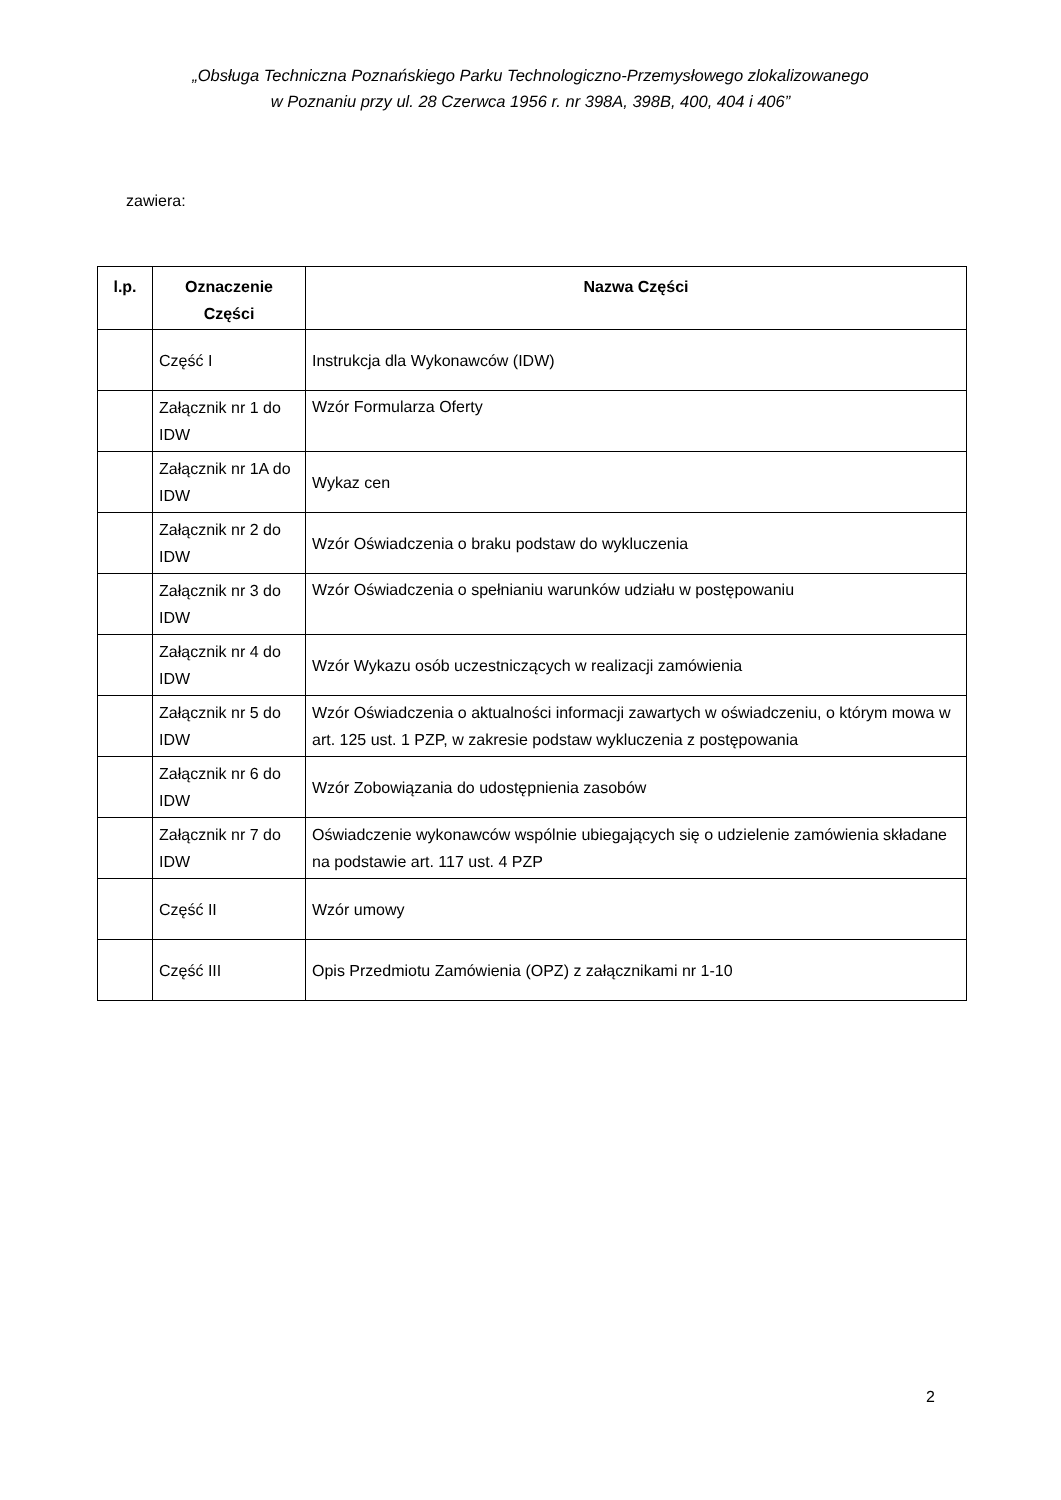„Obsługa Techniczna Poznańskiego Parku Technologiczno-Przemysłowego zlokalizowanego
w Poznaniu przy ul. 28 Czerwca 1956 r. nr 398A, 398B, 400, 404 i 406”
zawiera:
| l.p. | Oznaczenie Części | Nazwa Części |
| --- | --- | --- |
| | Część I | Instrukcja dla Wykonawców (IDW) |
| | Załącznik nr 1 do IDW | Wzór Formularza Oferty |
| | Załącznik nr 1A do IDW | Wykaz cen |
| | Załącznik nr 2 do IDW | Wzór Oświadczenia o braku podstaw do wykluczenia |
| | Załącznik nr 3 do IDW | Wzór Oświadczenia o spełnianiu warunków udziału w postępowaniu |
| | Załącznik nr 4 do IDW | Wzór Wykazu osób uczestniczących w realizacji zamówienia |
| | Załącznik nr 5 do IDW | Wzór Oświadczenia o aktualności informacji zawartych w oświadczeniu, o którym mowa w art. 125 ust. 1 PZP, w zakresie podstaw wykluczenia z postępowania |
| | Załącznik nr 6 do IDW | Wzór Zobowiązania do udostępnienia zasobów |
| | Załącznik nr 7 do IDW | Oświadczenie wykonawców wspólnie ubiegających się o udzielenie zamówienia składane na podstawie art. 117 ust. 4 PZP |
| | Część II | Wzór umowy |
| | Część III | Opis Przedmiotu Zamówienia (OPZ) z załącznikami nr 1-10 |
2